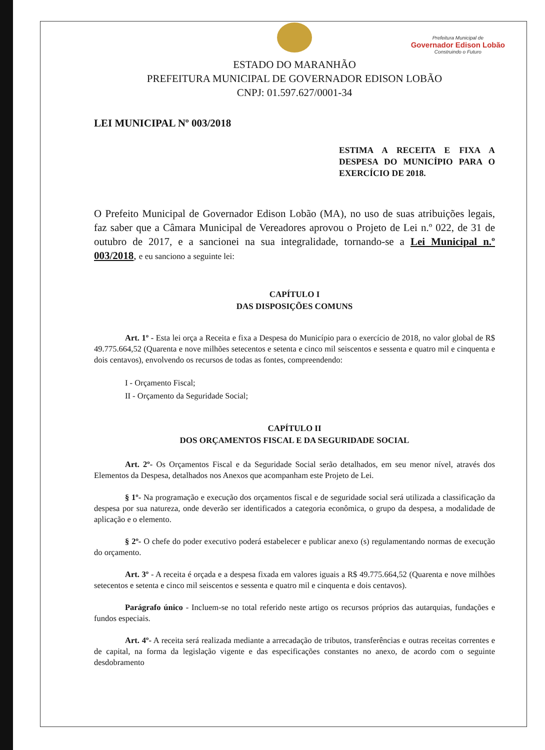Prefeitura Municipal de
Governador Edison Lobão
Construindo o Futuro
ESTADO DO MARANHÃO
PREFEITURA MUNICIPAL DE GOVERNADOR EDISON LOBÃO
CNPJ: 01.597.627/0001-34
LEI MUNICIPAL Nº 003/2018
ESTIMA A RECEITA E FIXA A DESPESA DO MUNICÍPIO PARA O EXERCÍCIO DE 2018.
O Prefeito Municipal de Governador Edison Lobão (MA), no uso de suas atribuições legais, faz saber que a Câmara Municipal de Vereadores aprovou o Projeto de Lei n.º 022, de 31 de outubro de 2017, e a sancionei na sua integralidade, tornando-se a Lei Municipal n.º 003/2018, e eu sanciono a seguinte lei:
CAPÍTULO I
DAS DISPOSIÇÕES COMUNS
Art. 1º - Esta lei orça a Receita e fixa a Despesa do Município para o exercício de 2018, no valor global de R$ 49.775.664,52 (Quarenta e nove milhões setecentos e setenta e cinco mil seiscentos e sessenta e quatro mil e cinquenta e dois centavos), envolvendo os recursos de todas as fontes, compreendendo:
I - Orçamento Fiscal;
II - Orçamento da Seguridade Social;
CAPÍTULO II
DOS ORÇAMENTOS FISCAL E DA SEGURIDADE SOCIAL
Art. 2º- Os Orçamentos Fiscal e da Seguridade Social serão detalhados, em seu menor nível, através dos Elementos da Despesa, detalhados nos Anexos que acompanham este Projeto de Lei.
§ 1º- Na programação e execução dos orçamentos fiscal e de seguridade social será utilizada a classificação da despesa por sua natureza, onde deverão ser identificados a categoria econômica, o grupo da despesa, a modalidade de aplicação e o elemento.
§ 2º- O chefe do poder executivo poderá estabelecer e publicar anexo (s) regulamentando normas de execução do orçamento.
Art. 3º - A receita é orçada e a despesa fixada em valores iguais a R$ 49.775.664,52 (Quarenta e nove milhões setecentos e setenta e cinco mil seiscentos e sessenta e quatro mil e cinquenta e dois centavos).
Parágrafo único - Incluem-se no total referido neste artigo os recursos próprios das autarquias, fundações e fundos especiais.
Art. 4º- A receita será realizada mediante a arrecadação de tributos, transferências e outras receitas correntes e de capital, na forma da legislação vigente e das especificações constantes no anexo, de acordo com o seguinte desdobramento